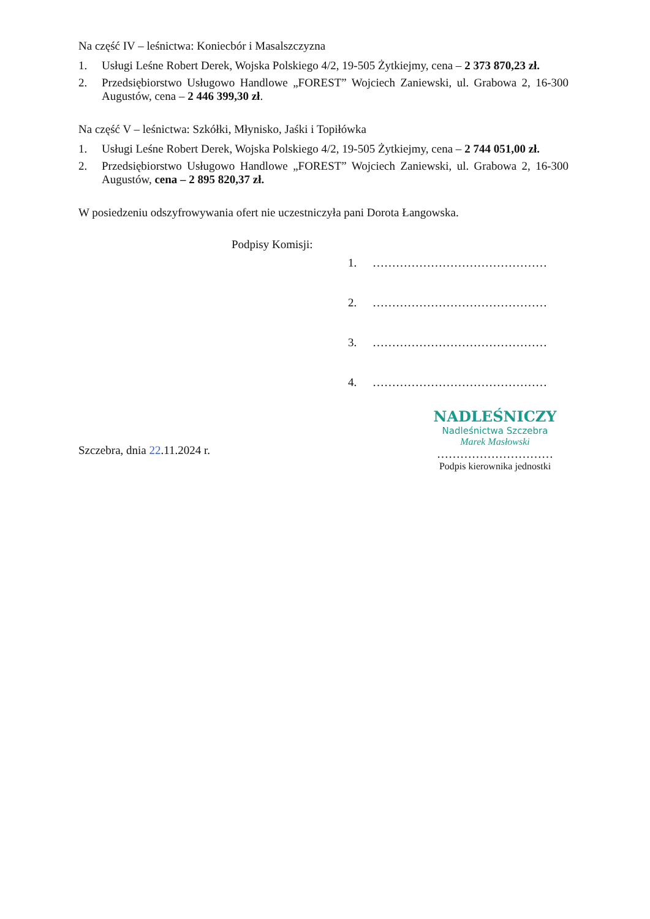Na część IV – leśnictwa: Koniecbór i Masalszczyzna
1. Usługi Leśne Robert Derek, Wojska Polskiego 4/2, 19-505 Żytkiejmy, cena – 2 373 870,23 zł.
2. Przedsiębiorstwo Usługowo Handlowe „FOREST” Wojciech Zaniewski, ul. Grabowa 2, 16-300 Augustów, cena – 2 446 399,30 zł.
Na część V – leśnictwa: Szkółki, Młynisko, Jaśki i Topiłówka
1. Usługi Leśne Robert Derek, Wojska Polskiego 4/2, 19-505 Żytkiejmy, cena – 2 744 051,00 zł.
2. Przedsiębiorstwo Usługowo Handlowe „FOREST” Wojciech Zaniewski, ul. Grabowa 2, 16-300 Augustów, cena – 2 895 820,37 zł.
W posiedzeniu odszyfrowywania ofert nie uczestniczyła pani Dorota Łangowska.
Podpisy Komisji:
1. ………………………………………
2. ………………………………………
3. ………………………………………
4. ………………………………………
Szczebra, dnia 22.11.2024 r.
NADLEŚNICZY
Nadleśnictwa Szczebra
Marek Masłowski
…………………………
Podpis kierownika jednostki